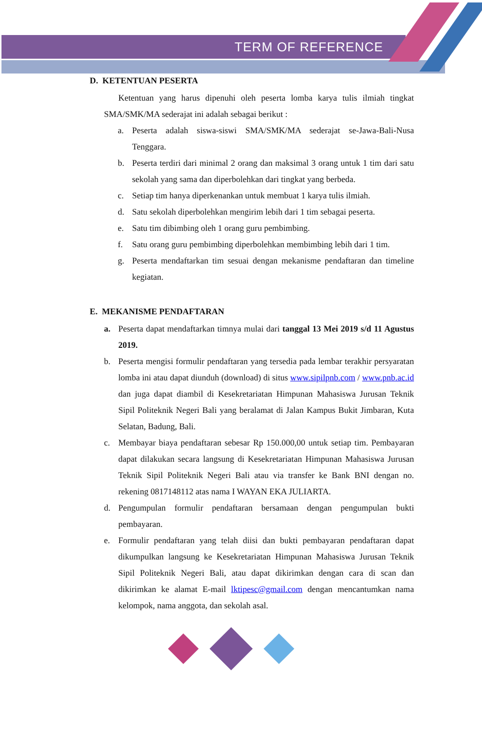TERM OF REFERENCE
D. KETENTUAN PESERTA
Ketentuan yang harus dipenuhi oleh peserta lomba karya tulis ilmiah tingkat SMA/SMK/MA sederajat ini adalah sebagai berikut :
a. Peserta adalah siswa-siswi SMA/SMK/MA sederajat se-Jawa-Bali-Nusa Tenggara.
b. Peserta terdiri dari minimal 2 orang dan maksimal 3 orang untuk 1 tim dari satu sekolah yang sama dan diperbolehkan dari tingkat yang berbeda.
c. Setiap tim hanya diperkenankan untuk membuat 1 karya tulis ilmiah.
d. Satu sekolah diperbolehkan mengirim lebih dari 1 tim sebagai peserta.
e. Satu tim dibimbing oleh 1 orang guru pembimbing.
f. Satu orang guru pembimbing diperbolehkan membimbing lebih dari 1 tim.
g. Peserta mendaftarkan tim sesuai dengan mekanisme pendaftaran dan timeline kegiatan.
E. MEKANISME PENDAFTARAN
a. Peserta dapat mendaftarkan timnya mulai dari tanggal 13 Mei 2019 s/d 11 Agustus 2019.
b. Peserta mengisi formulir pendaftaran yang tersedia pada lembar terakhir persyaratan lomba ini atau dapat diunduh (download) di situs www.sipilpnb.com / www.pnb.ac.id dan juga dapat diambil di Kesekretariatan Himpunan Mahasiswa Jurusan Teknik Sipil Politeknik Negeri Bali yang beralamat di Jalan Kampus Bukit Jimbaran, Kuta Selatan, Badung, Bali.
c. Membayar biaya pendaftaran sebesar Rp 150.000,00 untuk setiap tim. Pembayaran dapat dilakukan secara langsung di Kesekretariatan Himpunan Mahasiswa Jurusan Teknik Sipil Politeknik Negeri Bali atau via transfer ke Bank BNI dengan no. rekening 0817148112 atas nama I WAYAN EKA JULIARTA.
d. Pengumpulan formulir pendaftaran bersamaan dengan pengumpulan bukti pembayaran.
e. Formulir pendaftaran yang telah diisi dan bukti pembayaran pendaftaran dapat dikumpulkan langsung ke Kesekretariatan Himpunan Mahasiswa Jurusan Teknik Sipil Politeknik Negeri Bali, atau dapat dikirimkan dengan cara di scan dan dikirimkan ke alamat E-mail lktipesc@gmail.com dengan mencantumkan nama kelompok, nama anggota, dan sekolah asal.